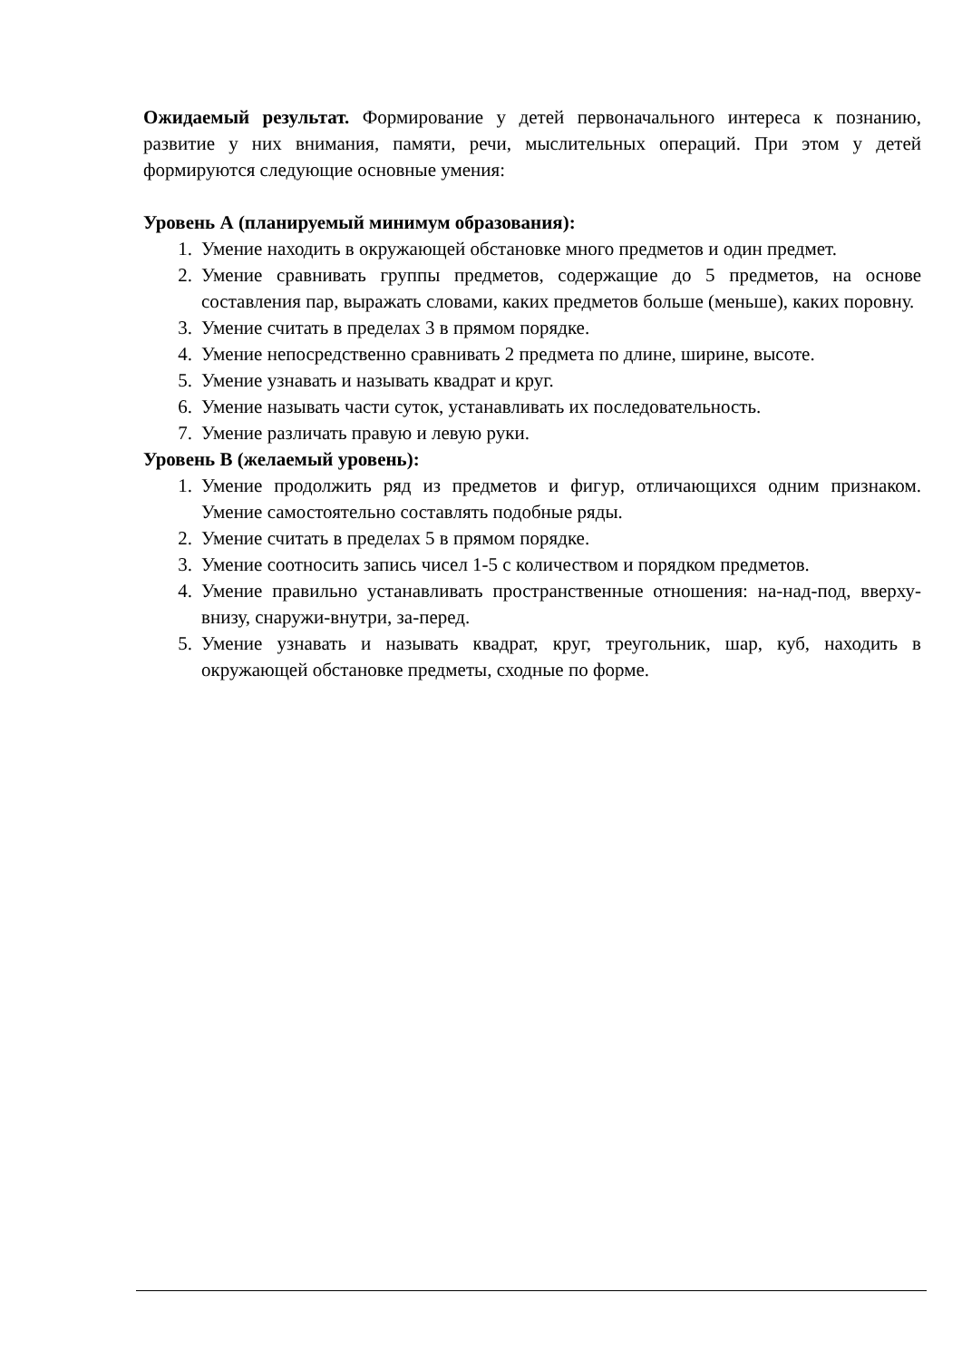Ожидаемый результат. Формирование у детей первоначального интереса к познанию, развитие у них внимания, памяти, речи, мыслительных операций. При этом у детей формируются следующие основные умения:
Уровень А (планируемый минимум образования):
1. Умение находить в окружающей обстановке много предметов и один предмет.
2. Умение сравнивать группы предметов, содержащие до 5 предметов, на основе составления пар, выражать словами, каких предметов больше (меньше), каких поровну.
3. Умение считать в пределах 3 в прямом порядке.
4. Умение непосредственно сравнивать 2 предмета по длине, ширине, высоте.
5. Умение узнавать и называть квадрат и круг.
6. Умение называть части суток, устанавливать их последовательность.
7. Умение различать правую и левую руки.
Уровень В (желаемый уровень):
1. Умение продолжить ряд из предметов и фигур, отличающихся одним признаком. Умение самостоятельно составлять подобные ряды.
2. Умение считать в пределах 5 в прямом порядке.
3. Умение соотносить запись чисел 1-5 с количеством и порядком предметов.
4. Умение правильно устанавливать пространственные отношения: на-над-под, вверху-внизу, снаружи-внутри, за-перед.
5. Умение узнавать и называть квадрат, круг, треугольник, шар, куб, находить в окружающей обстановке предметы, сходные по форме.